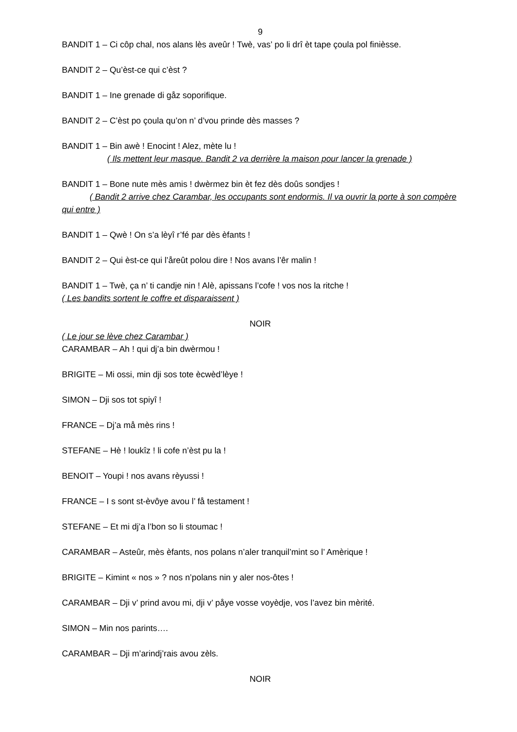9
BANDIT 1 – Ci côp chal, nos alans lès aveûr ! Twè, vas’ po li drî èt tape çoula pol finièsse.
BANDIT 2 – Qu’èst-ce qui c’èst ?
BANDIT 1 – Ine grenade di gåz soporifique.
BANDIT 2 – C’èst po çoula qu’on n’ d’vou prinde dès masses ?
BANDIT 1 – Bin awè ! Enocint ! Alez, mète lu !
( Ils mettent leur masque. Bandit 2 va derrière la maison pour lancer la grenade )
BANDIT 1 – Bone nute mès amis ! dwèrmez bin èt fez dès doûs sondjes !
( Bandit 2 arrive chez Carambar, les occupants sont endormis. Il va ouvrir la porte à son compère qui entre )
BANDIT 1 – Qwè ! On s’a lèyî r’fé par dès èfants !
BANDIT 2 – Qui èst-ce qui l’åreût polou dire ! Nos avans l’êr malin !
BANDIT 1 – Twè, ça n’ ti candje nin ! Alè, apissans l’cofe ! vos nos la ritche !
( Les bandits sortent le coffre et disparaissent )
NOIR
( Le jour se lève chez Carambar )
CARAMBAR – Ah ! qui dj’a bin dwèrmou !
BRIGITE – Mi ossi, min dji sos tote ècwèd’lèye !
SIMON – Dji sos tot spiyî !
FRANCE – Dj’a må mès rins !
STEFANE – Hè ! loukîz ! li cofe n’èst pu la !
BENOIT – Youpi ! nos avans rèyussi !
FRANCE – I s sont st-èvôye avou l’ få testament !
STEFANE – Et mi dj’a l’bon so li stoumac !
CARAMBAR – Asteûr, mès èfants, nos polans n’aler tranquil’mint so l’ Amèrique !
BRIGITE – Kimint « nos » ? nos n’polans nin y aler nos-ôtes !
CARAMBAR – Dji v’ prind avou mi, dji v’ påye vosse voyèdje, vos l’avez bin mèrité.
SIMON – Min nos parints….
CARAMBAR – Dji m’arindj’rais avou zèls.
NOIR